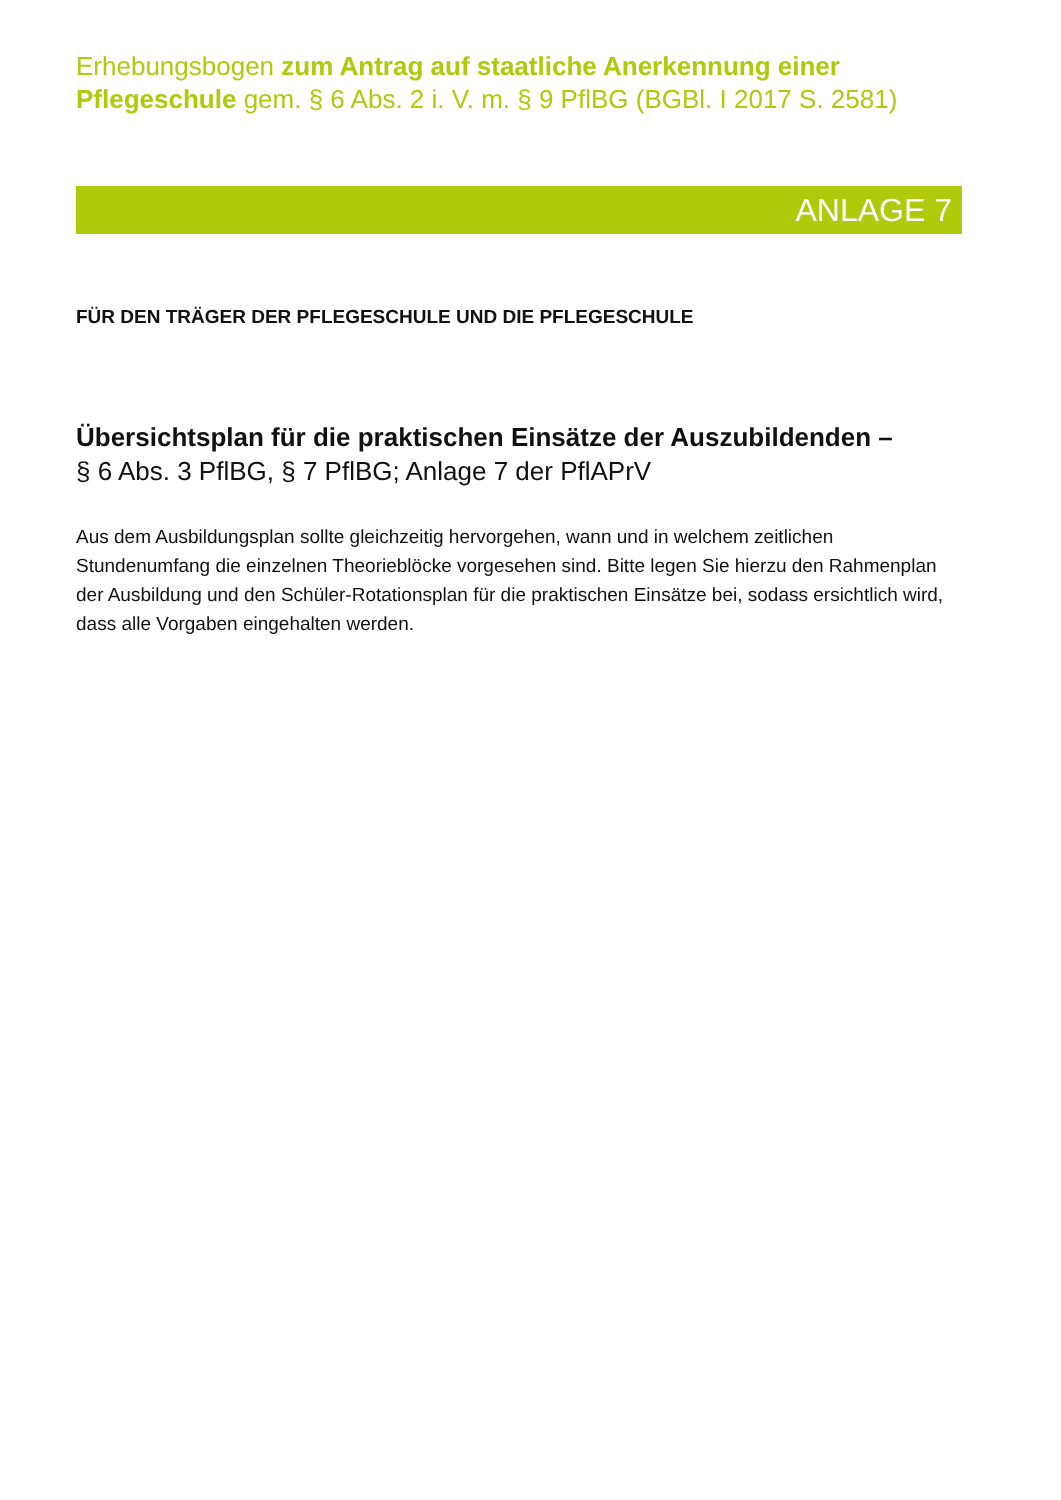Erhebungsbogen zum Antrag auf staatliche Anerkennung einer Pflegeschule gem. § 6 Abs. 2 i. V. m. § 9 PflBG (BGBl. I 2017 S. 2581)
ANLAGE 7
FÜR DEN TRÄGER DER PFLEGESCHULE UND DIE PFLEGESCHULE
Übersichtsplan für die praktischen Einsätze der Auszubildenden –
§ 6 Abs. 3 PflBG, § 7 PflBG; Anlage 7 der PflAPrV
Aus dem Ausbildungsplan sollte gleichzeitig hervorgehen, wann und in welchem zeitlichen Stundenumfang die einzelnen Theorieblöcke vorgesehen sind. Bitte legen Sie hierzu den Rahmenplan der Ausbildung und den Schüler-Rotationsplan für die praktischen Einsätze bei, sodass ersichtlich wird, dass alle Vorgaben eingehalten werden.